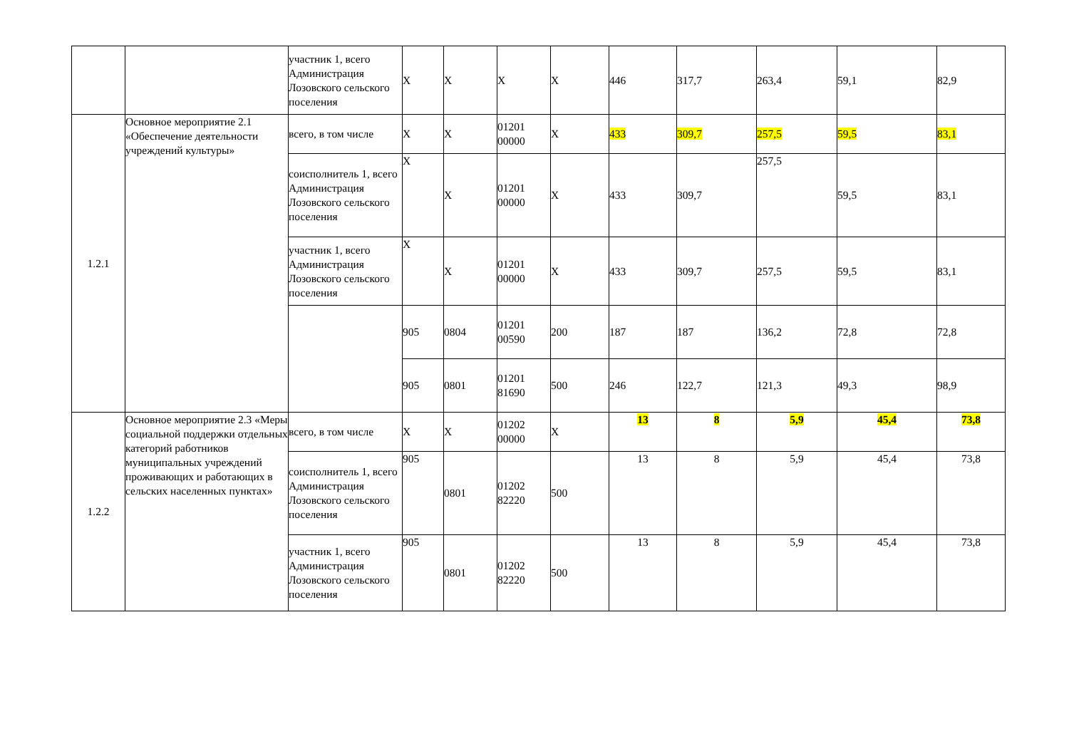| | | участник 1, всего Администрация Лозовского сельского поселения | X | X | X | X | 446 | 317,7 | 263,4 | 59,1 | 82,9 |
| 1.2.1 | Основное мероприятие 2.1 «Обеспечение деятельности учреждений культуры» | всего, в том числе | X | X | 01201 00000 | X | 433 | 309,7 | 257,5 | 59,5 | 83,1 |
| | | соисполнитель 1, всего Администрация Лозовского сельского поселения | X | X | 01201 00000 | X | 433 | 309,7 | 257,5 | 59,5 | 83,1 |
| | | участник 1, всего Администрация Лозовского сельского поселения | X | X | 01201 00000 | X | 433 | 309,7 | 257,5 | 59,5 | 83,1 |
| | | | 905 | 0804 | 01201 00590 | 200 | 187 | 187 | 136,2 | 72,8 | 72,8 |
| | | | 905 | 0801 | 01201 81690 | 500 | 246 | 122,7 | 121,3 | 49,3 | 98,9 |
| 1.2.2 | Основное мероприятие 2.3 «Меры социальной поддержки отдельных категорий работников муниципальных учреждений проживающих и работающих в сельских населенных пунктах» | всего, в том числе | X | X | 01202 00000 | X | 13 | 8 | 5,9 | 45,4 | 73,8 |
| | | соисполнитель 1, всего Администрация Лозовского сельского поселения | 905 | 0801 | 01202 82220 | 500 | 13 | 8 | 5,9 | 45,4 | 73,8 |
| | | участник 1, всего Администрация Лозовского сельского поселения | 905 | 0801 | 01202 82220 | 500 | 13 | 8 | 5,9 | 45,4 | 73,8 |